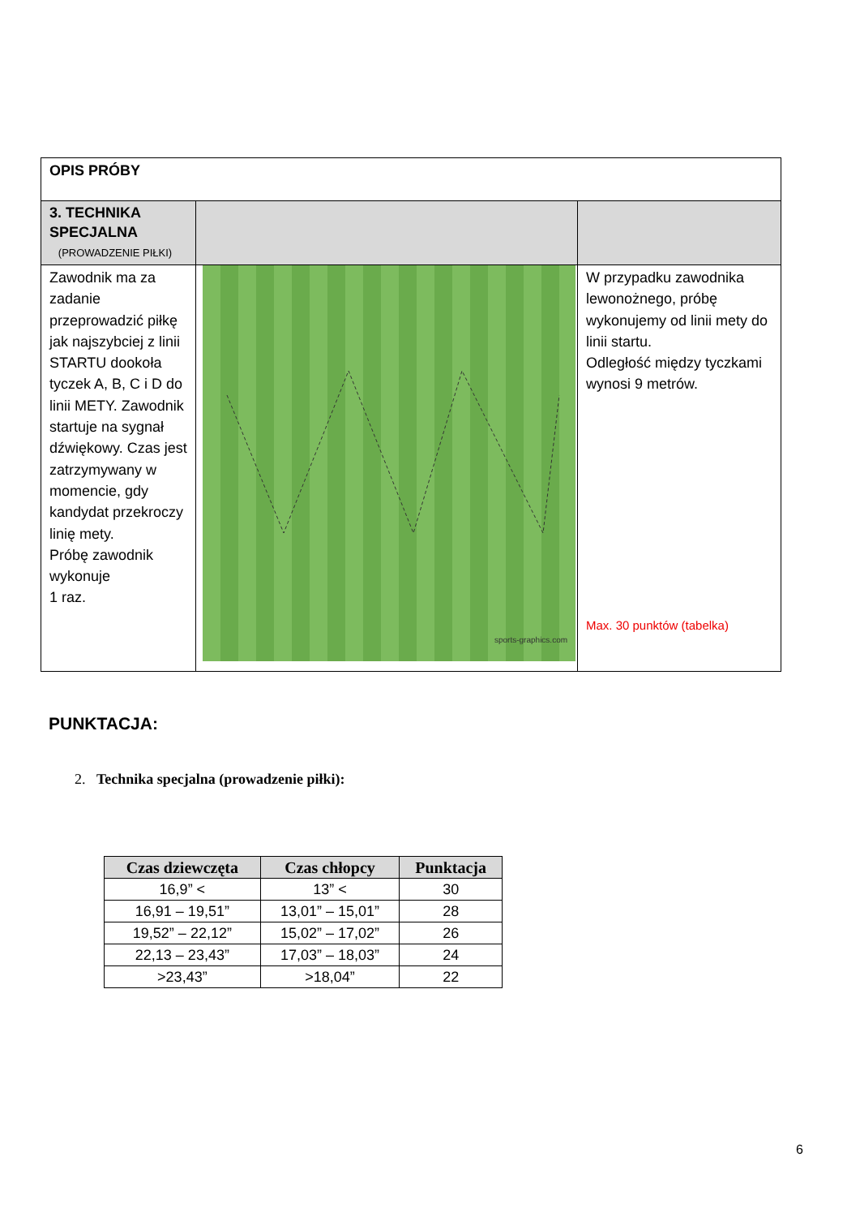| OPIS PRÓBY | | |
| 3. TECHNIKA SPECJALNA (PROWADZENIE PIŁKI) | | |
| Zawodnik ma za zadanie przeprowadzić piłkę jak najszybciej z linii STARTU dookoła tyczek A, B, C i D do linii METY. Zawodnik startuje na sygnał dźwiękowy. Czas jest zatrzymywany w momencie, gdy kandydat przekroczy linię mety. Próbę zawodnik wykonuje 1 raz. | sports-graphics.com | W przypadku zawodnika lewonożnego, próbę wykonujemy od linii mety do linii startu. Odległość między tyczkami wynosi 9 metrów. Max. 30 punktów (tabelka) |
PUNKTACJA:
2. Technika specjalna (prowadzenie piłki):
| Czas dziewczęta | Czas chłopcy | Punktacja |
| --- | --- | --- |
| 16,9” < | 13” < | 30 |
| 16,91 – 19,51” | 13,01” – 15,01” | 28 |
| 19,52” – 22,12” | 15,02” – 17,02” | 26 |
| 22,13 – 23,43” | 17,03” – 18,03” | 24 |
| >23,43” | >18,04” | 22 |
6